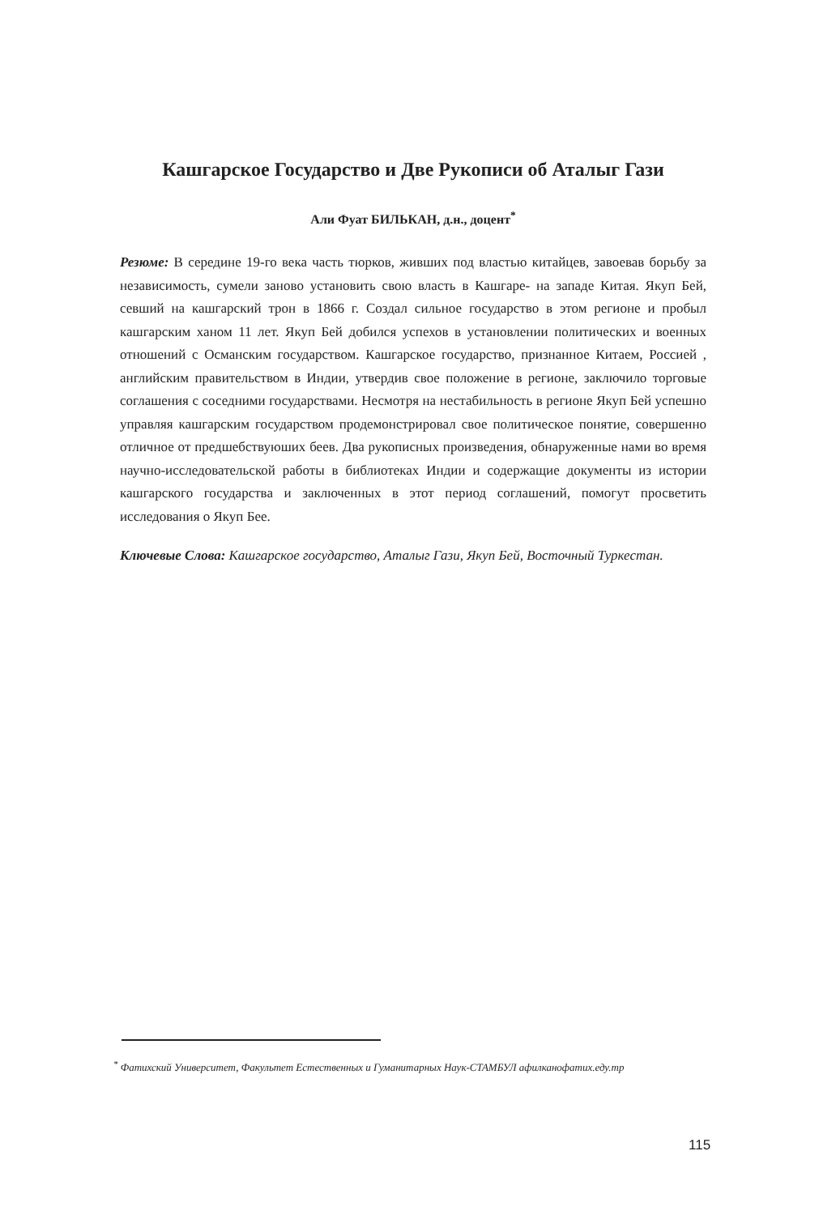Кашгарское Государство и Две Рукописи об Аталыг Гази
Али Фуат БИЛЬКАН, д.н., доцент<sup>*</sup>
Резюме: В середине 19-го века часть тюрков, живших под властью китайцев, завоевав борьбу за независимость, сумели заново установить свою власть в Кашгаре- на западе Китая. Якуп Бей, севший на кашгарский трон в 1866 г. Создал сильное государство в этом регионе и пробыл кашгарским ханом 11 лет. Якуп Бей добился успехов в установлении политических и военных отношений с Османским государством. Кашгарское государство, признанное Китаем, Россией , английским правительством в Индии, утвердив свое положение в регионе, заключило торговые соглашения с соседними государствами. Несмотря на нестабильность в регионе Якуп Бей успешно управляя кашгарским государством продемонстрировал свое политическое понятие, совершенно отличное от предшебствуюших беев. Два рукописных произведения, обнаруженные нами во время научно-исследовательской работы в библиотеках Индии и содержащие документы из истории кашгарского государства и заключенных в этот период соглашений, помогут просветить исследования о Якуп Бее.
Ключевые Слова: Кашгарское государство, Аталыг Гази, Якуп Бей, Восточный Туркестан.
<sup>*</sup> Фатихский Университет, Факультет Естественных и Гуманитарных Наук-СТАМБУЛ афилканофатих.еду.тр
115